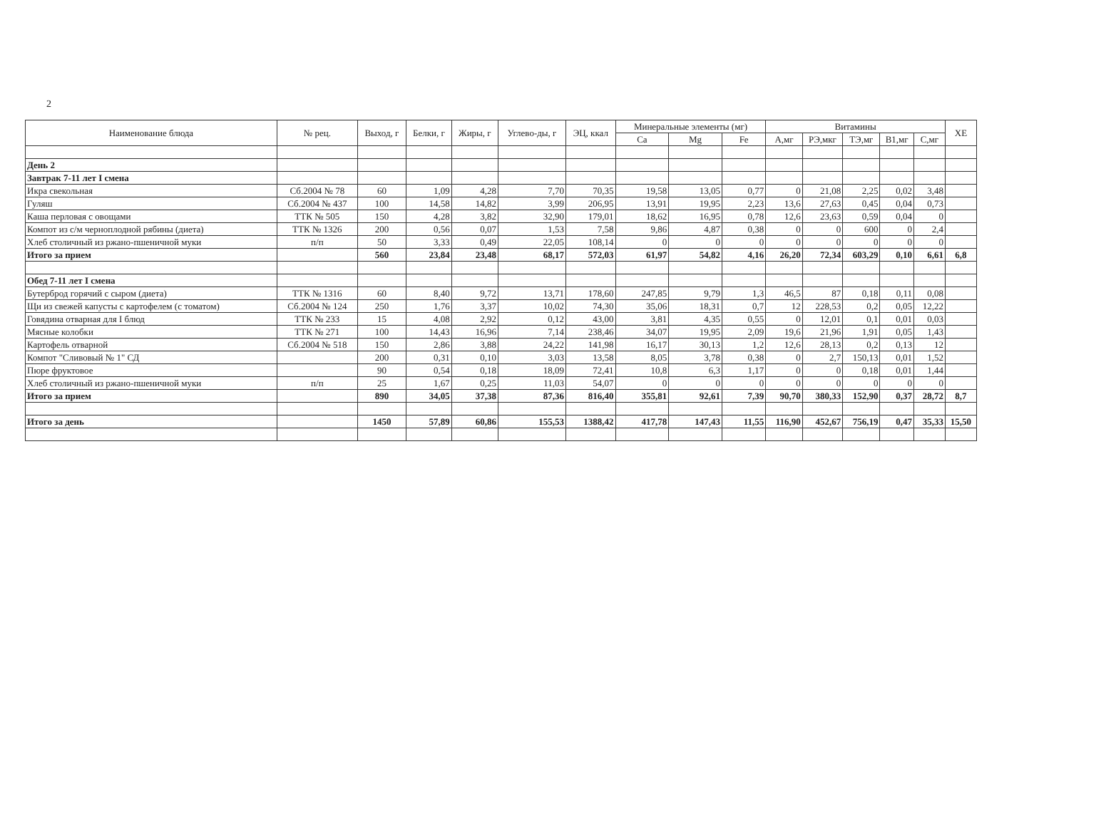2
| Наименование блюда | № рец. | Выход, г | Белки, г | Жиры, г | Углево-ды, г | ЭЦ, ккал | Минеральные элементы (мг) | | | Витамины | | | | | ХЕ |
| --- | --- | --- | --- | --- | --- | --- | --- | --- | --- | --- | --- | --- | --- | --- | --- |
| | | | | | | | Ca | Mg | Fe | А,мг | РЭ,мкг | ТЭ,мг | В1,мг | С,мг | |
| День 2 | | | | | | | | | | | | | | | |
| Завтрак 7-11 лет I смена | | | | | | | | | | | | | | | |
| Икра свекольная | Сб.2004 № 78 | 60 | 1,09 | 4,28 | 7,70 | 70,35 | 19,58 | 13,05 | 0,77 | 0 | 21,08 | 2,25 | 0,02 | 3,48 | |
| Гуляш | Сб.2004 № 437 | 100 | 14,58 | 14,82 | 3,99 | 206,95 | 13,91 | 19,95 | 2,23 | 13,6 | 27,63 | 0,45 | 0,04 | 0,73 | |
| Каша перловая с овощами | ТТК № 505 | 150 | 4,28 | 3,82 | 32,90 | 179,01 | 18,62 | 16,95 | 0,78 | 12,6 | 23,63 | 0,59 | 0,04 | 0 | |
| Компот из с/м черноплодной рябины (диета) | ТТК № 1326 | 200 | 0,56 | 0,07 | 1,53 | 7,58 | 9,86 | 4,87 | 0,38 | 0 | 0 | 600 | 0 | 2,4 | |
| Хлеб столичный из ржано-пшеничной муки | п/п | 50 | 3,33 | 0,49 | 22,05 | 108,14 | 0 | 0 | 0 | 0 | 0 | 0 | 0 | 0 | |
| Итого за прием | | 560 | 23,84 | 23,48 | 68,17 | 572,03 | 61,97 | 54,82 | 4,16 | 26,20 | 72,34 | 603,29 | 0,10 | 6,61 | 6,8 |
| Обед 7-11 лет I смена | | | | | | | | | | | | | | | |
| Бутерброд горячий с сыром (диета) | ТТК № 1316 | 60 | 8,40 | 9,72 | 13,71 | 178,60 | 247,85 | 9,79 | 1,3 | 46,5 | 87 | 0,18 | 0,11 | 0,08 | |
| Щи из свежей капусты с картофелем (с томатом) | Сб.2004 № 124 | 250 | 1,76 | 3,37 | 10,02 | 74,30 | 35,06 | 18,31 | 0,7 | 12 | 228,53 | 0,2 | 0,05 | 12,22 | |
| Говядина отварная для I блюд | ТТК № 233 | 15 | 4,08 | 2,92 | 0,12 | 43,00 | 3,81 | 4,35 | 0,55 | 0 | 12,01 | 0,1 | 0,01 | 0,03 | |
| Мясные колобки | ТТК № 271 | 100 | 14,43 | 16,96 | 7,14 | 238,46 | 34,07 | 19,95 | 2,09 | 19,6 | 21,96 | 1,91 | 0,05 | 1,43 | |
| Картофель отварной | Сб.2004 № 518 | 150 | 2,86 | 3,88 | 24,22 | 141,98 | 16,17 | 30,13 | 1,2 | 12,6 | 28,13 | 0,2 | 0,13 | 12 | |
| Компот "Сливовый № 1" СД | | 200 | 0,31 | 0,10 | 3,03 | 13,58 | 8,05 | 3,78 | 0,38 | 0 | 2,7 | 150,13 | 0,01 | 1,52 | |
| Пюре фруктовое | | 90 | 0,54 | 0,18 | 18,09 | 72,41 | 10,8 | 6,3 | 1,17 | 0 | 0 | 0,18 | 0,01 | 1,44 | |
| Хлеб столичный из ржано-пшеничной муки | п/п | 25 | 1,67 | 0,25 | 11,03 | 54,07 | 0 | 0 | 0 | 0 | 0 | 0 | 0 | 0 | |
| Итого за прием | | 890 | 34,05 | 37,38 | 87,36 | 816,40 | 355,81 | 92,61 | 7,39 | 90,70 | 380,33 | 152,90 | 0,37 | 28,72 | 8,7 |
| Итого за день | | 1450 | 57,89 | 60,86 | 155,53 | 1388,42 | 417,78 | 147,43 | 11,55 | 116,90 | 452,67 | 756,19 | 0,47 | 35,33 | 15,50 |